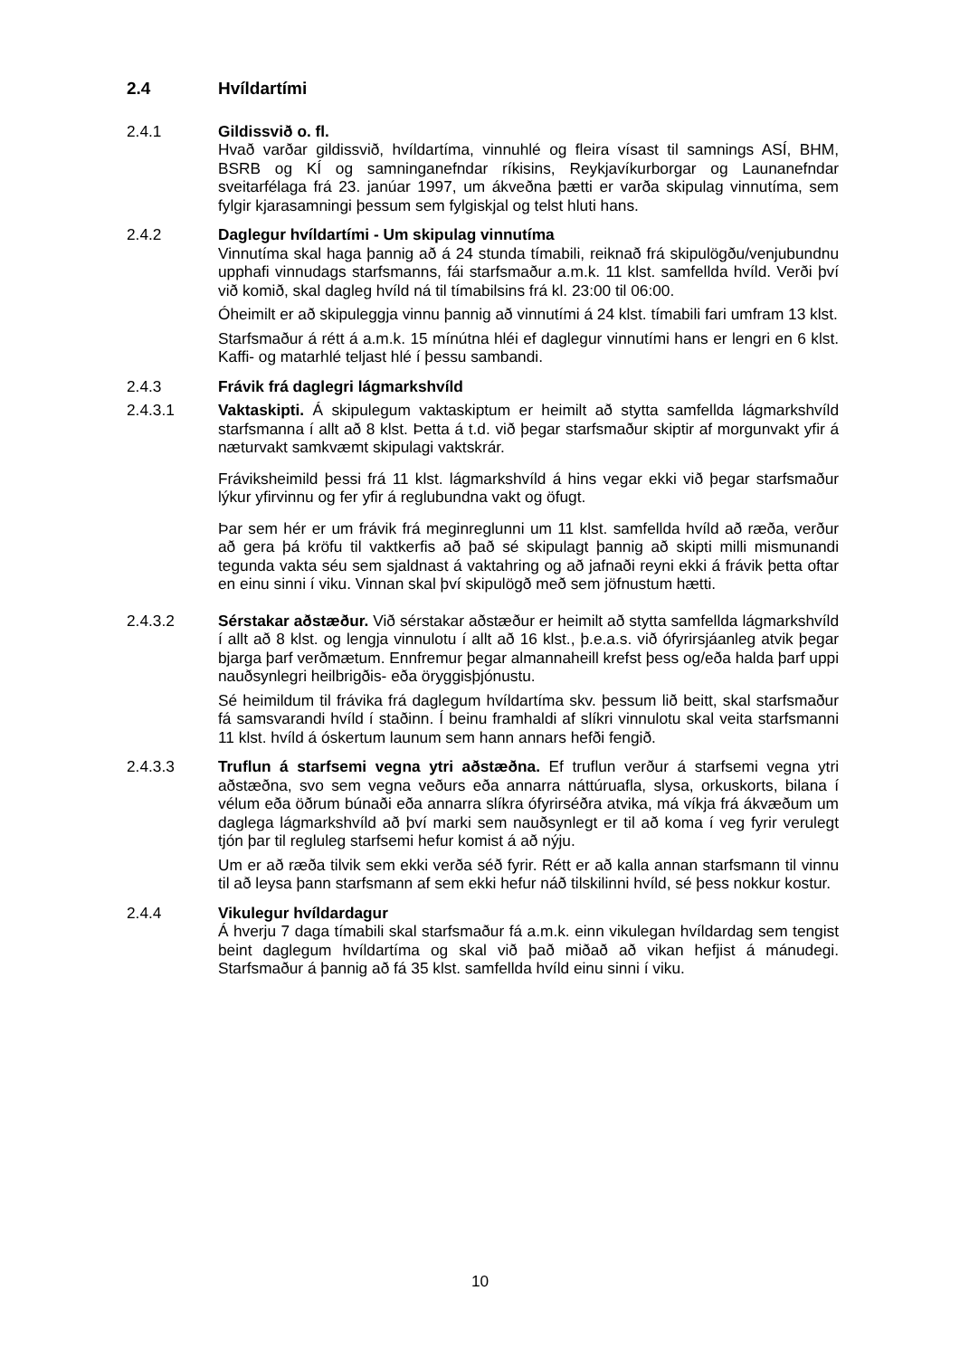2.4 Hvíldartími
2.4.1 Gildissvið o. fl.
Hvað varðar gildissvið, hvíldartíma, vinnuhlé og fleira vísast til samnings ASÍ, BHM, BSRB og KÍ og samninganefndar ríkisins, Reykjavíkurborgar og Launanefndar sveitarfélaga frá 23. janúar 1997, um ákveðna þætti er varða skipulag vinnutíma, sem fylgir kjarasamningi þessum sem fylgiskjal og telst hluti hans.
2.4.2 Daglegur hvíldartími - Um skipulag vinnutíma
Vinnutíma skal haga þannig að á 24 stunda tímabili, reiknað frá skipulögðu/venjubundnu upphafi vinnudags starfsmanns, fái starfsmaður a.m.k. 11 klst. samfellda hvíld. Verði því við komið, skal dagleg hvíld ná til tímabilsins frá kl. 23:00 til 06:00.
Óheimilt er að skipuleggja vinnu þannig að vinnutími á 24 klst. tímabili fari umfram 13 klst.
Starfsmaður á rétt á a.m.k. 15 mínútna hléi ef daglegur vinnutími hans er lengri en 6 klst. Kaffi- og matarhlé teljast hlé í þessu sambandi.
2.4.3 Frávik frá daglegri lágmarkshvíld
2.4.3.1 Vaktaskipti. Á skipulegum vaktaskiptum er heimilt að stytta samfellda lágmarkshvíld starfsmanna í allt að 8 klst. Þetta á t.d. við þegar starfsmaður skiptir af morgunvakt yfir á næturvakt samkvæmt skipulagi vaktskrár.
Fráviksheimild þessi frá 11 klst. lágmarkshvíld á hins vegar ekki við þegar starfsmaður lýkur yfirvinnu og fer yfir á reglubundna vakt og öfugt.
Þar sem hér er um frávik frá meginreglunni um 11 klst. samfellda hvíld að ræða, verður að gera þá kröfu til vaktkerfis að það sé skipulagt þannig að skipti milli mismunandi tegunda vakta séu sem sjaldnast á vaktahring og að jafnaði reyni ekki á frávik þetta oftar en einu sinni í viku. Vinnan skal því skipulögð með sem jöfnustum hætti.
2.4.3.2 Sérstakar aðstæður. Við sérstakar aðstæður er heimilt að stytta samfellda lágmarkshvíld í allt að 8 klst. og lengja vinnulotu í allt að 16 klst., þ.e.a.s. við ófyrirsjáanleg atvik þegar bjarga þarf verðmætum. Ennfremur þegar almannaheill krefst þess og/eða halda þarf uppi nauðsynlegri heilbrigðis- eða öryggisþjónustu.
Sé heimildum til frávika frá daglegum hvíldartíma skv. þessum lið beitt, skal starfsmaður fá samsvarandi hvíld í staðinn. Í beinu framhaldi af slíkri vinnulotu skal veita starfsmanni 11 klst. hvíld á óskertum launum sem hann annars hefði fengið.
2.4.3.3 Truflun á starfsemi vegna ytri aðstæðna. Ef truflun verður á starfsemi vegna ytri aðstæðna, svo sem vegna veðurs eða annarra náttúruafla, slysa, orkuskorts, bilana í vélum eða öðrum búnaði eða annarra slíkra ófyrirséðra atvika, má víkja frá ákvæðum um daglega lágmarkshvíld að því marki sem nauðsynlegt er til að koma í veg fyrir verulegt tjón þar til regluleg starfsemi hefur komist á að nýju.
Um er að ræða tilvik sem ekki verða séð fyrir. Rétt er að kalla annan starfsmann til vinnu til að leysa þann starfsmann af sem ekki hefur náð tilskilinni hvíld, sé þess nokkur kostur.
2.4.4 Vikulegur hvíldardagur
Á hverju 7 daga tímabili skal starfsmaður fá a.m.k. einn vikulegan hvíldardag sem tengist beint daglegum hvíldartíma og skal við það miðað að vikan hefjist á mánudegi. Starfsmaður á þannig að fá 35 klst. samfellda hvíld einu sinni í viku.
10